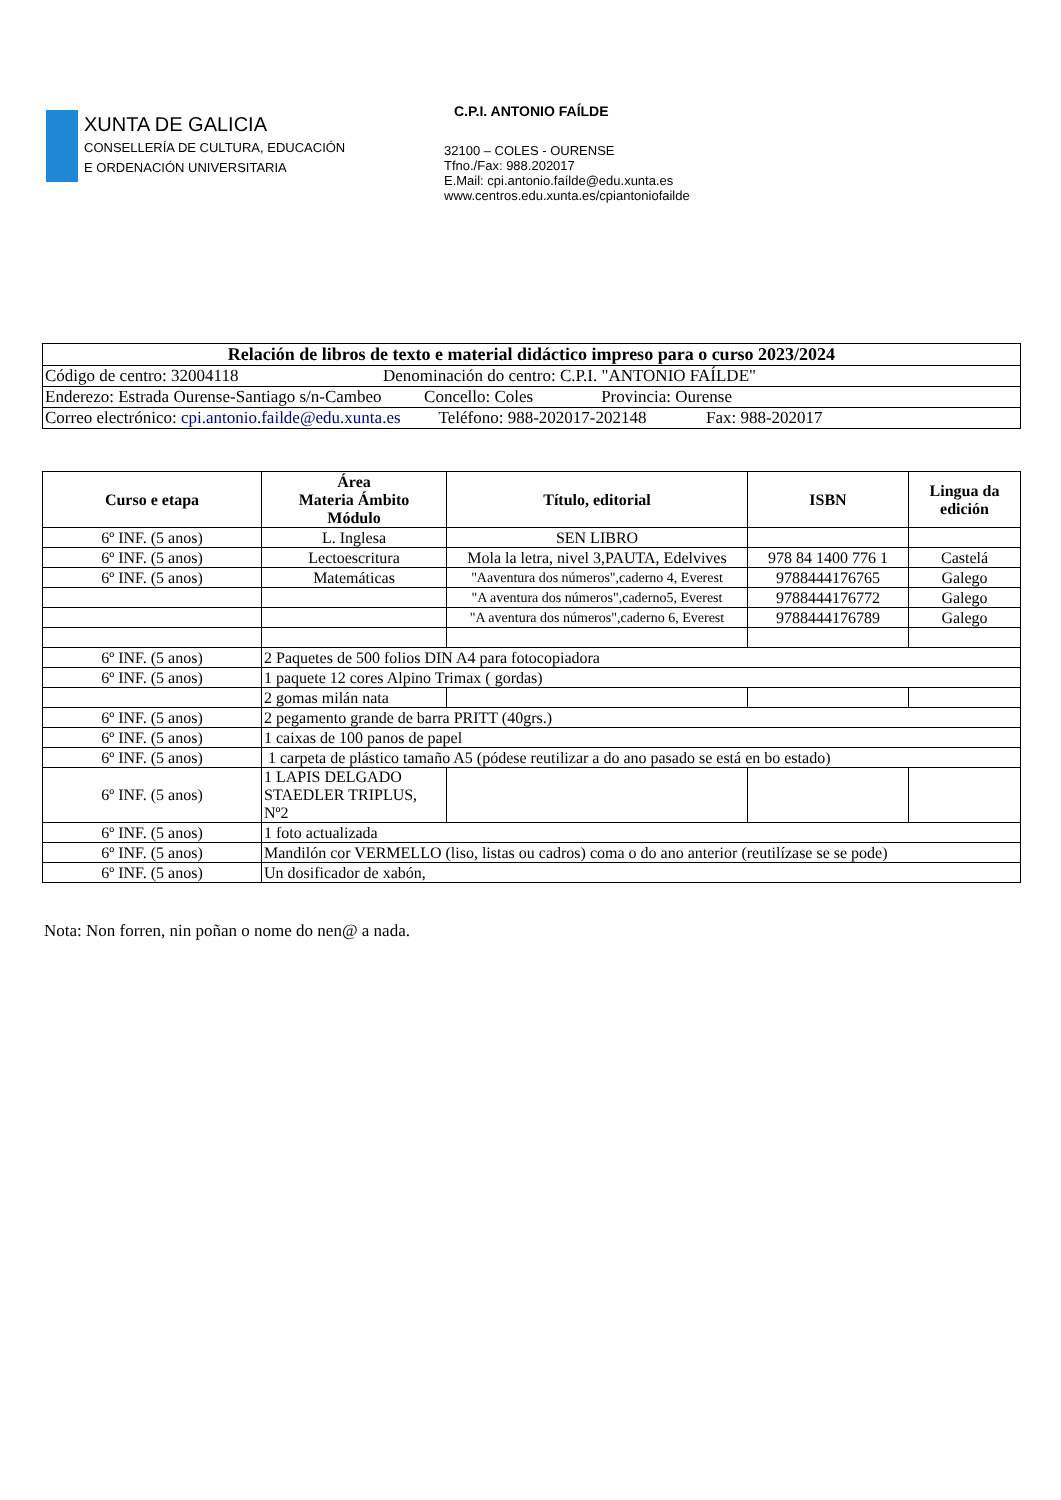XUNTA DE GALICIA
CONSELLERÍA DE CULTURA, EDUCACIÓN
E ORDENACIÓN UNIVERSITARIA
C.P.I. ANTONIO FAÍLDE
32100 – COLES - OURENSE
Tfno./Fax: 988.202017
E.Mail: cpi.antonio.faílde@edu.xunta.es
www.centros.edu.xunta.es/cpiantoniofailde
| Relación de libros de texto e material didáctico impreso para o curso 2023/2024 |
| Código de centro: 32004118 Denominación do centro: C.P.I. "ANTONIO FAÍLDE" |
| Enderezo: Estrada Ourense-Santiago s/n-Cambeo Concello: Coles Provincia: Ourense |
| Correo electrónico: cpi.antonio.failde@edu.xunta.es Teléfono: 988-202017-202148 Fax: 988-202017 |
| Curso e etapa | Área Materia Ámbito Módulo | Título, editorial | ISBN | Lingua da edición |
| --- | --- | --- | --- | --- |
| 6º INF. (5 anos) | L. Inglesa | SEN LIBRO | | |
| 6º INF. (5 anos) | Lectoescritura | Mola la letra, nivel 3,PAUTA, Edelvives | 978 84 1400 776 1 | Castelá |
| 6º INF. (5 anos) | Matemáticas | "Aaventura dos números",caderno 4, Everest | 9788444176765 | Galego |
| | | "A aventura dos números",caderno5, Everest | 9788444176772 | Galego |
| | | "A aventura dos números",caderno 6, Everest | 9788444176789 | Galego |
| 6º INF. (5 anos) | 2 Paquetes de 500 folios DIN A4 para fotocopiadora | | | |
| 6º INF. (5 anos) | 1 paquete 12 cores Alpino Trimax ( gordas) | | | |
| | 2 gomas milán nata | | | |
| 6º INF. (5 anos) | 2 pegamento grande de barra PRITT (40grs.) | | | |
| 6º INF. (5 anos) | 1 caixas de 100 panos de papel | | | |
| 6º INF. (5 anos) | 1 carpeta de plástico tamaño A5 (pódese reutilizar a do ano pasado se está en bo estado) | | | |
| 6º INF. (5 anos) | 1 LAPIS DELGADO STAEDLER TRIPLUS, Nº2 | | | |
| 6º INF. (5 anos) | 1 foto actualizada | | | |
| 6º INF. (5 anos) | Mandilón cor VERMELLO (liso, listas ou cadros) coma o do ano anterior (reutilízase se se pode) | | | |
| 6º INF. (5 anos) | Un dosificador de xabón, | | | |
Nota: Non forren, nin poñan o nome do nen@ a nada.